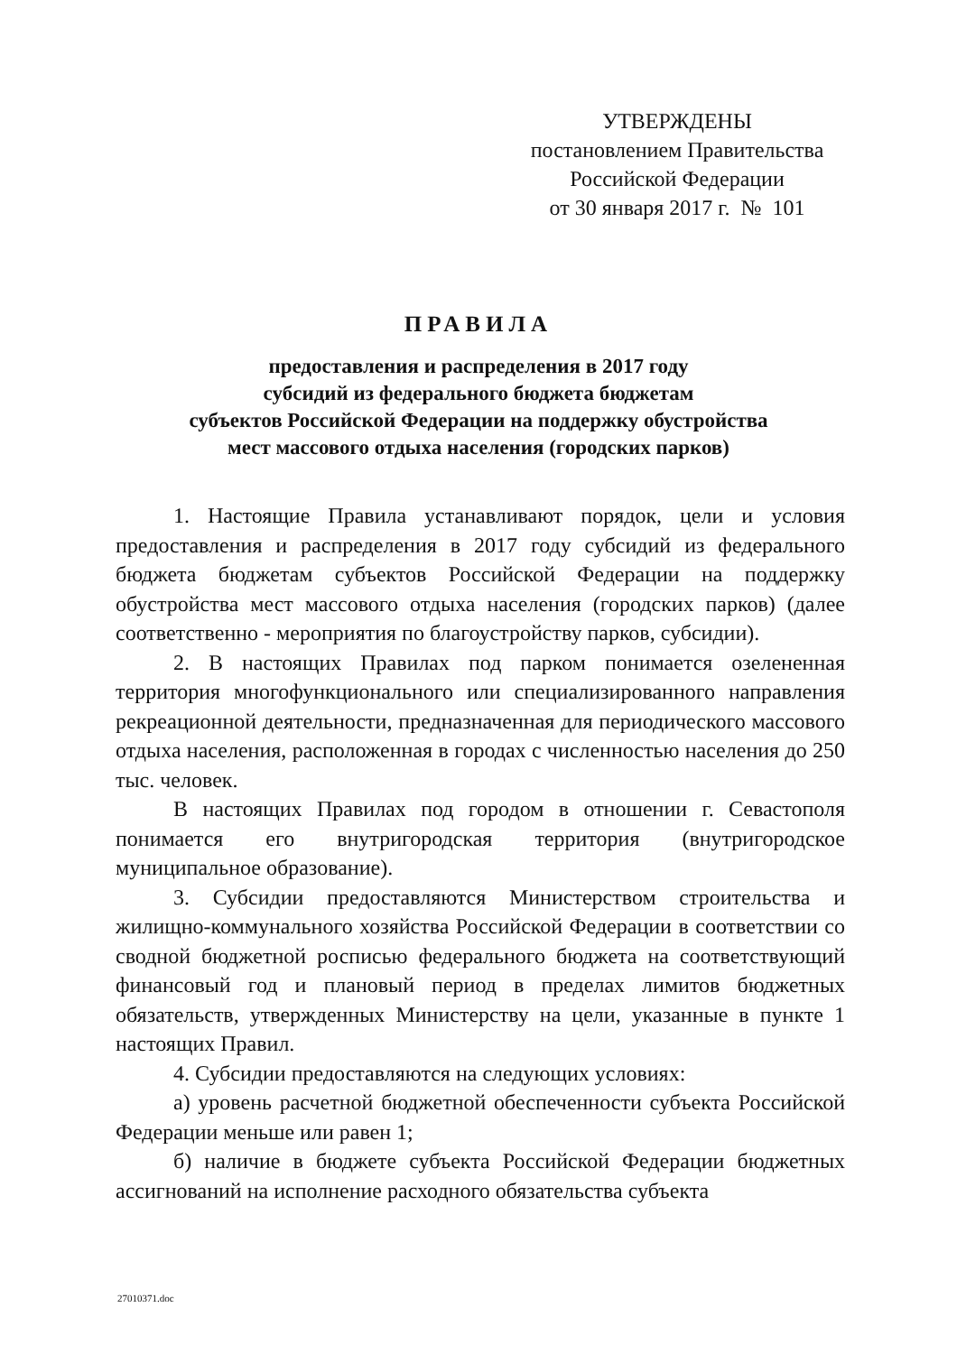УТВЕРЖДЕНЫ
постановлением Правительства
Российской Федерации
от 30 января 2017 г. № 101
ПРАВИЛА
предоставления и распределения в 2017 году
субсидий из федерального бюджета бюджетам
субъектов Российской Федерации на поддержку обустройства
мест массового отдыха населения (городских парков)
1. Настоящие Правила устанавливают порядок, цели и условия предоставления и распределения в 2017 году субсидий из федерального бюджета бюджетам субъектов Российской Федерации на поддержку обустройства мест массового отдыха населения (городских парков) (далее соответственно - мероприятия по благоустройству парков, субсидии).
2. В настоящих Правилах под парком понимается озелененная территория многофункционального или специализированного направления рекреационной деятельности, предназначенная для периодического массового отдыха населения, расположенная в городах с численностью населения до 250 тыс. человек.
В настоящих Правилах под городом в отношении г. Севастополя понимается его внутригородская территория (внутригородское муниципальное образование).
3. Субсидии предоставляются Министерством строительства и жилищно-коммунального хозяйства Российской Федерации в соответствии со сводной бюджетной росписью федерального бюджета на соответствующий финансовый год и плановый период в пределах лимитов бюджетных обязательств, утвержденных Министерству на цели, указанные в пункте 1 настоящих Правил.
4. Субсидии предоставляются на следующих условиях:
а) уровень расчетной бюджетной обеспеченности субъекта Российской Федерации меньше или равен 1;
б) наличие в бюджете субъекта Российской Федерации бюджетных ассигнований на исполнение расходного обязательства субъекта
27010371.doc